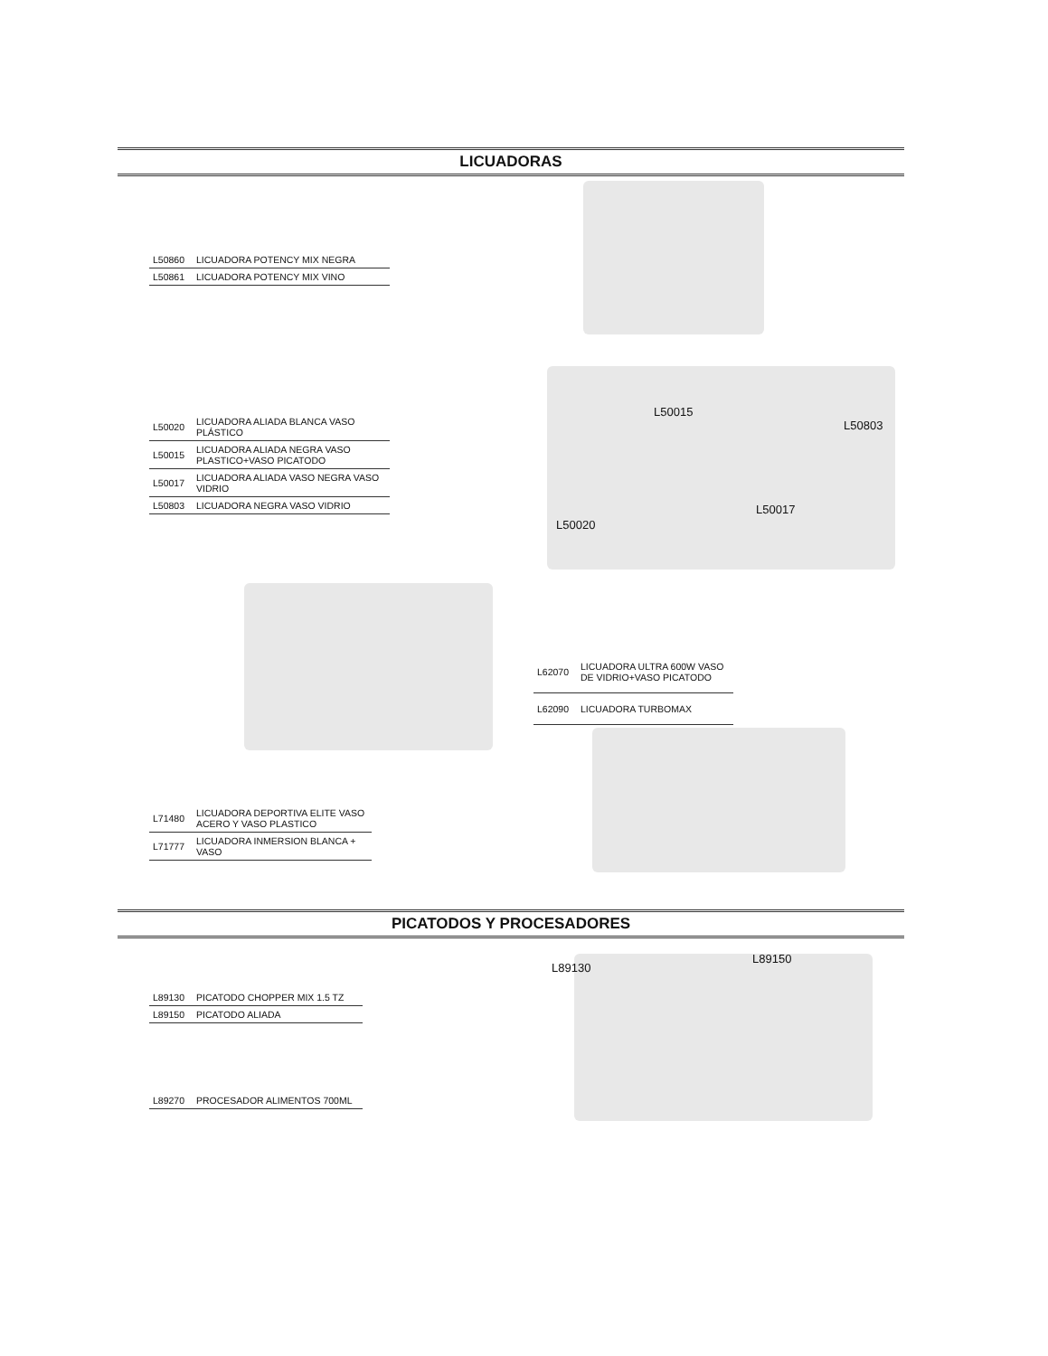LICUADORAS
| L50860 | LICUADORA POTENCY MIX NEGRA |
| L50861 | LICUADORA POTENCY MIX VINO |
| L50020 | LICUADORA ALIADA BLANCA VASO PLÁSTICO |
| L50015 | LICUADORA ALIADA NEGRA VASO PLASTICO+VASO PICATODO |
| L50017 | LICUADORA ALIADA VASO NEGRA VASO VIDRIO |
| L50803 | LICUADORA NEGRA VASO VIDRIO |
L50015
L50803
L50017
L50020
| L62070 | LICUADORA ULTRA 600W VASO DE VIDRIO+VASO PICATODO |
| L62090 | LICUADORA TURBOMAX |
| L71480 | LICUADORA DEPORTIVA ELITE VASO ACERO Y VASO PLASTICO |
| L71777 | LICUADORA INMERSION BLANCA + VASO |
PICATODOS Y PROCESADORES
L89150
L89130
| L89130 | PICATODO CHOPPER MIX 1.5 TZ |
| L89150 | PICATODO ALIADA |
| L89270 | PROCESADOR ALIMENTOS 700ML |